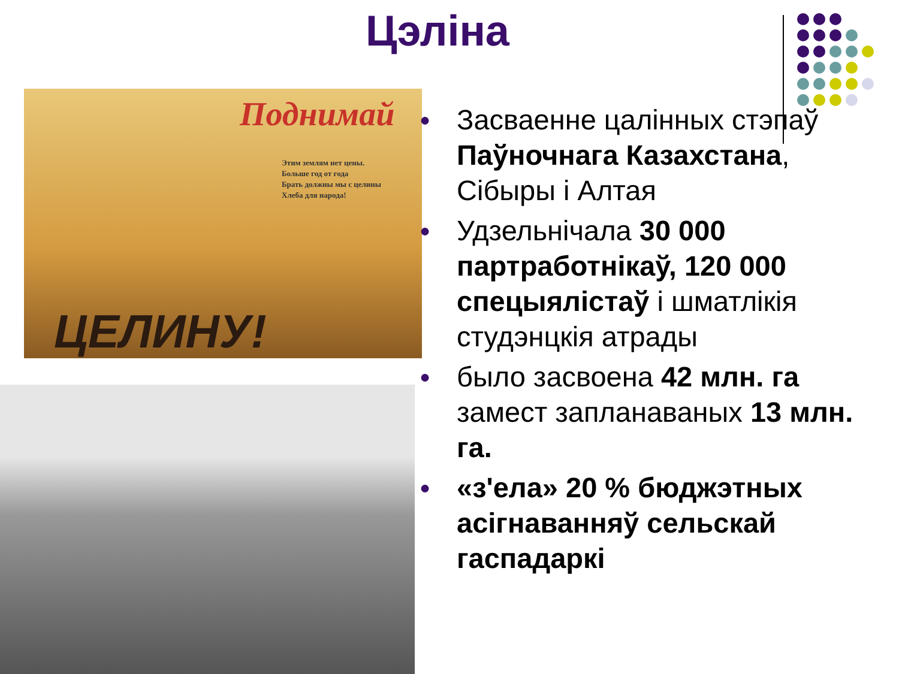Цэліна
Поднимай
Этим землям нет цены.
Больше год от года
Брать должны мы с целины
Хлеба для народа!
ЦЕЛИНУ!
● Засваенне цалінных стэпаў Паўночнага Казахстана, Сібыры і Алтая
● Удзельнічала 30 000 партработнікаў, 120 000 спецыялістаў і шматлікія студэнцкія атрады
● было засвоена 42 млн. га замест запланаваных 13 млн. га.
● «з'ела» 20 % бюджэтных асігнаванняў сельскай гаспадаркі